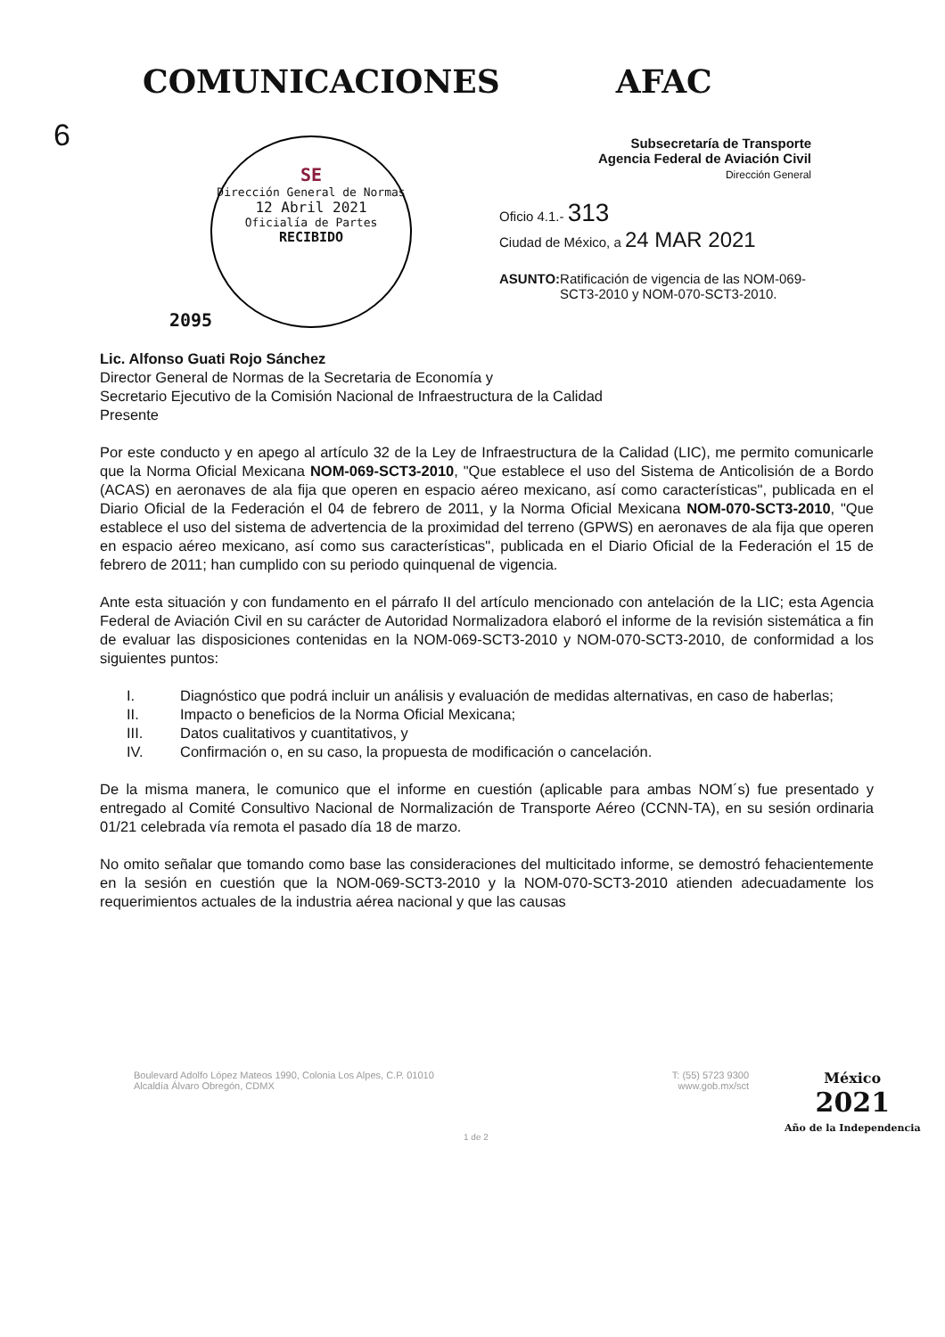COMUNICACIONES AFAC
6
SE
Dirección General de Normas
12 Abril 2021
Oficialía de Partes
RECIBIDO
2095
Subsecretaría de Transporte
Agencia Federal de Aviación Civil
Dirección General
Oficio 4.1.- 313
Ciudad de México, a 24 MAR 2021
ASUNTO: Ratificación de vigencia de las NOM-069-SCT3-2010 y NOM-070-SCT3-2010.
Lic. Alfonso Guati Rojo Sánchez
Director General de Normas de la Secretaria de Economía y
Secretario Ejecutivo de la Comisión Nacional de Infraestructura de la Calidad
Presente
Por este conducto y en apego al artículo 32 de la Ley de Infraestructura de la Calidad (LIC), me permito comunicarle que la Norma Oficial Mexicana NOM-069-SCT3-2010, "Que establece el uso del Sistema de Anticolisión de a Bordo (ACAS) en aeronaves de ala fija que operen en espacio aéreo mexicano, así como características", publicada en el Diario Oficial de la Federación el 04 de febrero de 2011, y la Norma Oficial Mexicana NOM-070-SCT3-2010, "Que establece el uso del sistema de advertencia de la proximidad del terreno (GPWS) en aeronaves de ala fija que operen en espacio aéreo mexicano, así como sus características", publicada en el Diario Oficial de la Federación el 15 de febrero de 2011; han cumplido con su periodo quinquenal de vigencia.
Ante esta situación y con fundamento en el párrafo II del artículo mencionado con antelación de la LIC; esta Agencia Federal de Aviación Civil en su carácter de Autoridad Normalizadora elaboró el informe de la revisión sistemática a fin de evaluar las disposiciones contenidas en la NOM-069-SCT3-2010 y NOM-070-SCT3-2010, de conformidad a los siguientes puntos:
I. Diagnóstico que podrá incluir un análisis y evaluación de medidas alternativas, en caso de haberlas;
II. Impacto o beneficios de la Norma Oficial Mexicana;
III. Datos cualitativos y cuantitativos, y
IV. Confirmación o, en su caso, la propuesta de modificación o cancelación.
De la misma manera, le comunico que el informe en cuestión (aplicable para ambas NOM´s) fue presentado y entregado al Comité Consultivo Nacional de Normalización de Transporte Aéreo (CCNN-TA), en su sesión ordinaria 01/21 celebrada vía remota el pasado día 18 de marzo.
No omito señalar que tomando como base las consideraciones del multicitado informe, se demostró fehacientemente en la sesión en cuestión que la NOM-069-SCT3-2010 y la NOM-070-SCT3-2010 atienden adecuadamente los requerimientos actuales de la industria aérea nacional y que las causas
Boulevard Adolfo López Mateos 1990, Colonia Los Alpes, C.P. 01010
Alcaldía Álvaro Obregón, CDMX
T: (55) 5723 9300
www.gob.mx/sct
1 de 2
México
2021
Año de la Independencia